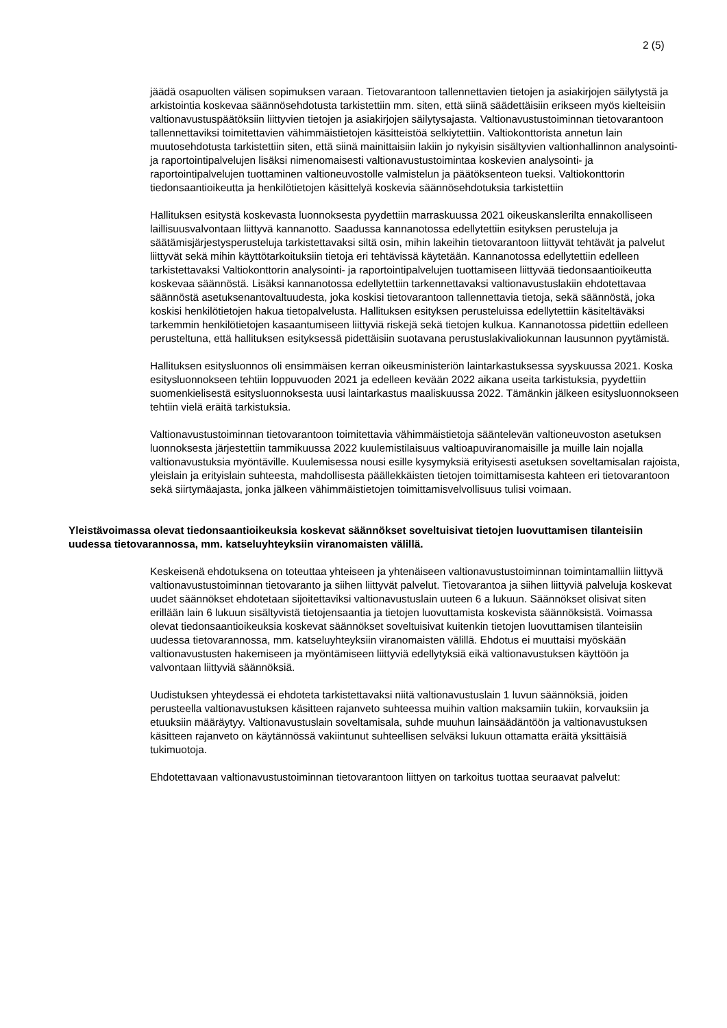2 (5)
jäädä osapuolten välisen sopimuksen varaan. Tietovarantoon tallennettavien tietojen ja asiakirjojen säilytystä ja arkistointia koskevaa säännösehdotusta tarkistettiin mm. siten, että siinä säädettäisiin erikseen myös kielteisiin valtionavustuspäätöksiin liittyvien tietojen ja asiakirjojen säilytysajasta. Valtionavustustoiminnan tietovarantoon tallennettaviksi toimitettavien vähimmäistietojen käsitteistöä selkiytettiin. Valtiokonttorista annetun lain muutosehdotusta tarkistettiin siten, että siinä mainittaisiin lakiin jo nykyisin sisältyvien valtionhallinnon analysointi- ja raportointipalvelujen lisäksi nimenomaisesti valtionavustustoimintaa koskevien analysointi- ja raportointipalvelujen tuottaminen valtioneuvostolle valmistelun ja päätöksenteon tueksi. Valtiokonttorin tiedonsaantioikeutta ja henkilötietojen käsittelyä koskevia säännösehdotuksia tarkistettiin
Hallituksen esitystä koskevasta luonnoksesta pyydettiin marraskuussa 2021 oikeuskanslerilta ennakolliseen laillisuusvalvontaan liittyvä kannanotto. Saadussa kannanotossa edellytettiin esityksen perusteluja ja säätämisjärjestysperusteluja tarkistettavaksi siltä osin, mihin lakeihin tietovarantoon liittyvät tehtävät ja palvelut liittyvät sekä mihin käyttötarkoituksiin tietoja eri tehtävissä käytetään. Kannanotossa edellytettiin edelleen tarkistettavaksi Valtiokonttorin analysointi- ja raportointipalvelujen tuottamiseen liittyvää tiedonsaantioikeutta koskevaa säännöstä. Lisäksi kannanotossa edellytettiin tarkennettavaksi valtionavustuslakiin ehdotettavaa säännöstä asetuksenantovaltuudesta, joka koskisi tietovarantoon tallennettavia tietoja, sekä säännöstä, joka koskisi henkilötietojen hakua tietopalvelusta. Hallituksen esityksen perusteluissa edellytettiin käsiteltäväksi tarkemmin henkilötietojen kasaantumiseen liittyviä riskejä sekä tietojen kulkua. Kannanotossa pidettiin edelleen perusteltuna, että hallituksen esityksessä pidettäisiin suotavana perustuslakivaliokunnan lausunnon pyytämistä.
Hallituksen esitysluonnos oli ensimmäisen kerran oikeusministeriön laintarkastuksessa syyskuussa 2021. Koska esitysluonnokseen tehtiin loppuvuoden 2021 ja edelleen kevään 2022 aikana useita tarkistuksia, pyydettiin suomenkielisestä esitysluonnoksesta uusi laintarkastus maaliskuussa 2022. Tämänkin jälkeen esitysluonnokseen tehtiin vielä eräitä tarkistuksia.
Valtionavustustoiminnan tietovarantoon toimitettavia vähimmäistietoja sääntelevän valtioneuvoston asetuksen luonnoksesta järjestettiin tammikuussa 2022 kuulemistilaisuus valtioapuviranomaisille ja muille lain nojalla valtionavustuksia myöntäville. Kuulemisessa nousi esille kysymyksiä erityisesti asetuksen soveltamisalan rajoista, yleislain ja erityislain suhteesta, mahdollisesta päällekkäisten tietojen toimittamisesta kahteen eri tietovarantoon sekä siirtymäajasta, jonka jälkeen vähimmäistietojen toimittamisvelvollisuus tulisi voimaan.
Yleistävoimassa olevat tiedonsaantioikeuksia koskevat säännökset soveltuisivat tietojen luovuttamisen tilanteisiin uudessa tietovarannossa, mm. katseluyhteyksiin viranomaisten välillä.
Keskeisenä ehdotuksena on toteuttaa yhteiseen ja yhtenäiseen valtionavustustoiminnan toimintamalliin liittyvä valtionavustustoiminnan tietovaranto ja siihen liittyvät palvelut. Tietovarantoa ja siihen liittyviä palveluja koskevat uudet säännökset ehdotetaan sijoitettaviksi valtionavustuslain uuteen 6 a lukuun. Säännökset olisivat siten erillään lain 6 lukuun sisältyvistä tietojensaantia ja tietojen luovuttamista koskevista säännöksistä. Voimassa olevat tiedonsaantioikeuksia koskevat säännökset soveltuisivat kuitenkin tietojen luovuttamisen tilanteisiin uudessa tietovarannossa, mm. katseluyhteyksiin viranomaisten välillä. Ehdotus ei muuttaisi myöskään valtionavustusten hakemiseen ja myöntämiseen liittyviä edellytyksiä eikä valtionavustuksen käyttöön ja valvontaan liittyviä säännöksiä.
Uudistuksen yhteydessä ei ehdoteta tarkistettavaksi niitä valtionavustuslain 1 luvun säännöksiä, joiden perusteella valtionavustuksen käsitteen rajanveto suhteessa muihin valtion maksamiin tukiin, korvauksiin ja etuuksiin määräytyy. Valtionavustuslain soveltamisala, suhde muuhun lainsäädäntöön ja valtionavustuksen käsitteen rajanveto on käytännössä vakiintunut suhteellisen selväksi lukuun ottamatta eräitä yksittäisiä tukimuotoja.
Ehdotettavaan valtionavustustoiminnan tietovarantoon liittyen on tarkoitus tuottaa seuraavat palvelut: